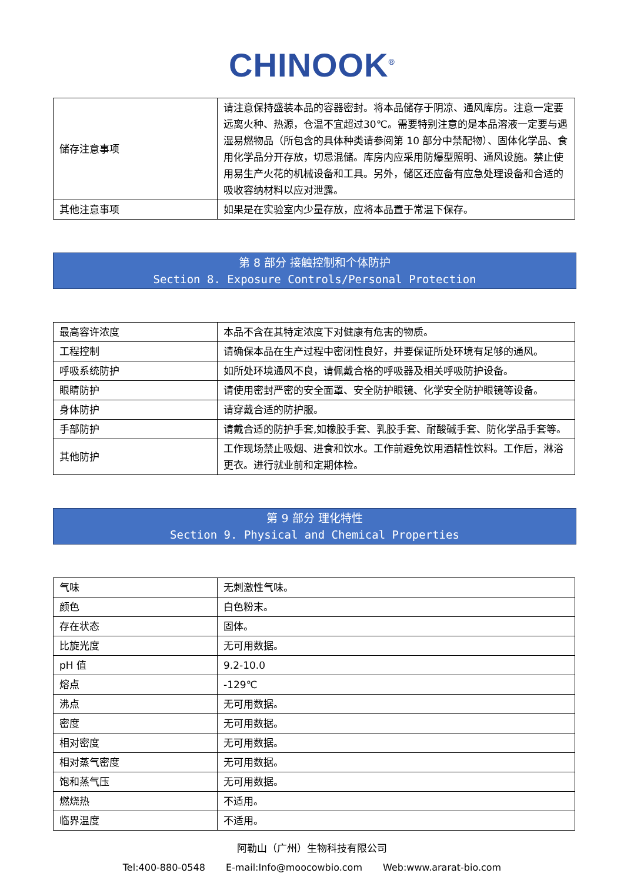CHINOOK<sup>®</sup>
| 储存注意事项 | 请注意保持盛装本品的容器密封。将本品储存于阴凉、通风库房。注意一定要远离火种、热源，仓温不宜超过30℃。需要特别注意的是本品溶液一定要与遇湿易燃物品（所包含的具体种类请参阅第 10 部分中禁配物）、固体化学品、食用化学品分开存放，切忌混储。库房内应采用防爆型照明、通风设施。禁止使用易生产火花的机械设备和工具。另外，储区还应备有应急处理设备和合适的吸收容纳材料以应对泄露。 |
| 其他注意事项 | 如果是在实验室内少量存放，应将本品置于常温下保存。 |
第 8 部分 接触控制和个体防护
Section 8. Exposure Controls/Personal Protection
| 最高容许浓度 | 本品不含在其特定浓度下对健康有危害的物质。 |
| 工程控制 | 请确保本品在生产过程中密闭性良好，并要保证所处环境有足够的通风。 |
| 呼吸系统防护 | 如所处环境通风不良，请佩戴合格的呼吸器及相关呼吸防护设备。 |
| 眼睛防护 | 请使用密封严密的安全面罩、安全防护眼镜、化学安全防护眼镜等设备。 |
| 身体防护 | 请穿戴合适的防护服。 |
| 手部防护 | 请戴合适的防护手套,如橡胶手套、乳胶手套、耐酸碱手套、防化学品手套等。 |
| 其他防护 | 工作现场禁止吸烟、进食和饮水。工作前避免饮用酒精性饮料。工作后，淋浴更衣。进行就业前和定期体检。 |
第 9 部分 理化特性
Section 9. Physical and Chemical Properties
| 气味 | 无刺激性气味。 |
| 颜色 | 白色粉末。 |
| 存在状态 | 固体。 |
| 比旋光度 | 无可用数据。 |
| pH 值 | 9.2-10.0 |
| 熔点 | -129℃ |
| 沸点 | 无可用数据。 |
| 密度 | 无可用数据。 |
| 相对密度 | 无可用数据。 |
| 相对蒸气密度 | 无可用数据。 |
| 饱和蒸气压 | 无可用数据。 |
| 燃烧热 | 不适用。 |
| 临界温度 | 不适用。 |
阿勒山（广州）生物科技有限公司
Tel:400-880-0548 E-mail:Info@moocowbio.com Web:www.ararat-bio.com